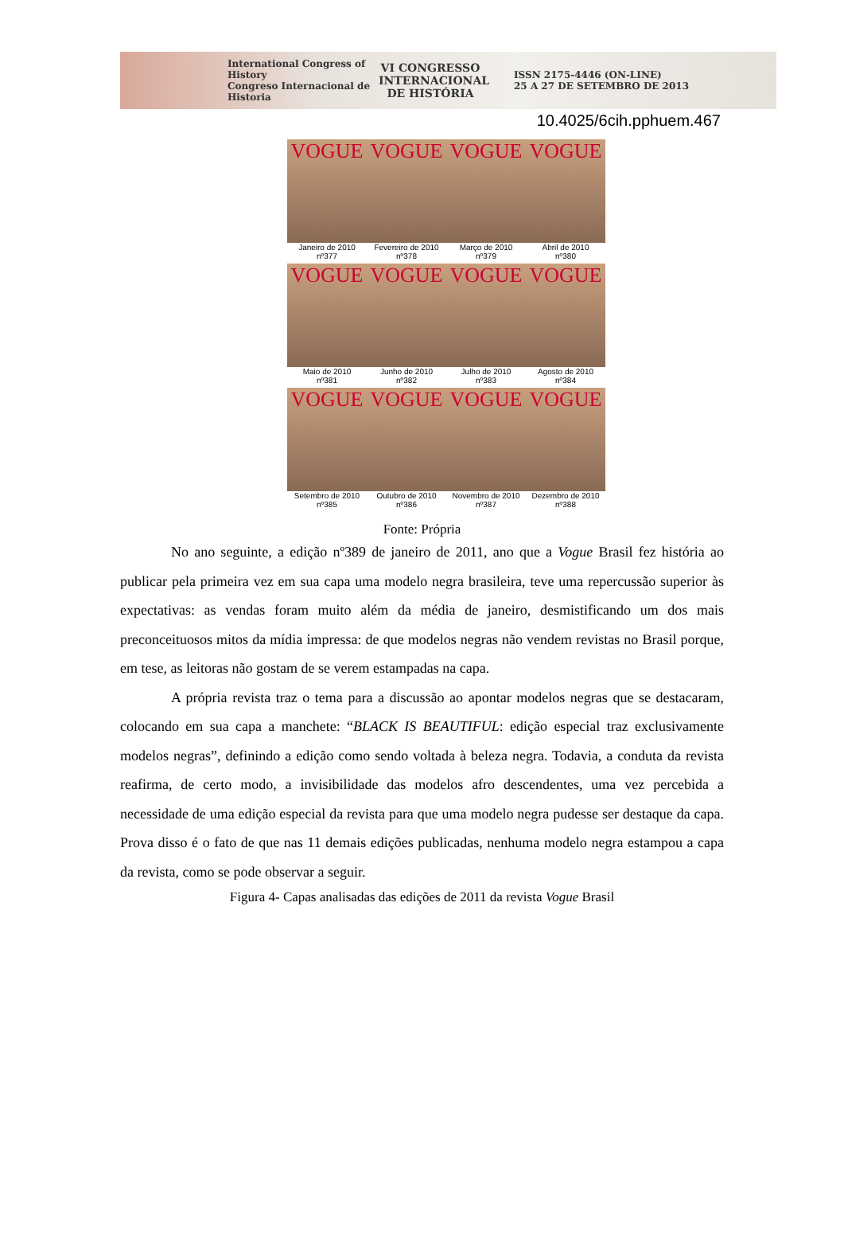International Congress of History
Congreso Internacional de Historia
VI CONGRESSO INTERNACIONAL DE HISTÓRIA
ISSN 2175-4446 (ON-LINE)
25 A 27 DE SETEMBRO DE 2013
10.4025/6cih.pphuem.467
VOGUE
Janeiro de 2010
nº377
VOGUE
Fevereiro de 2010
nº378
VOGUE
Março de 2010
nº379
VOGUE
Abril de 2010
nº380
VOGUE
Maio de 2010
nº381
VOGUE
Junho de 2010
nº382
VOGUE
Julho de 2010
nº383
VOGUE
Agosto de 2010
nº384
VOGUE
Setembro de 2010
nº385
VOGUE
Outubro de 2010
nº386
VOGUE
Novembro de 2010
nº387
VOGUE
Dezembro de 2010
nº388
Fonte: Própria
No ano seguinte, a edição nº389 de janeiro de 2011, ano que a Vogue Brasil fez história ao publicar pela primeira vez em sua capa uma modelo negra brasileira, teve uma repercussão superior às expectativas: as vendas foram muito além da média de janeiro, desmistificando um dos mais preconceituosos mitos da mídia impressa: de que modelos negras não vendem revistas no Brasil porque, em tese, as leitoras não gostam de se verem estampadas na capa.
A própria revista traz o tema para a discussão ao apontar modelos negras que se destacaram, colocando em sua capa a manchete: “BLACK IS BEAUTIFUL: edição especial traz exclusivamente modelos negras”, definindo a edição como sendo voltada à beleza negra. Todavia, a conduta da revista reafirma, de certo modo, a invisibilidade das modelos afro descendentes, uma vez percebida a necessidade de uma edição especial da revista para que uma modelo negra pudesse ser destaque da capa. Prova disso é o fato de que nas 11 demais edições publicadas, nenhuma modelo negra estampou a capa da revista, como se pode observar a seguir.
Figura 4- Capas analisadas das edições de 2011 da revista Vogue Brasil